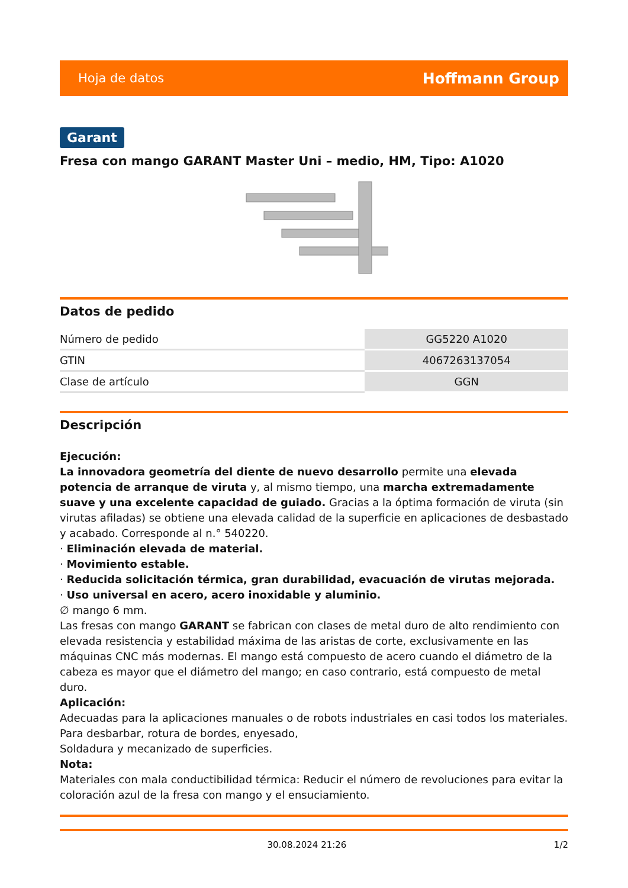Hoja de datos Hoffmann Group
Garant
Fresa con mango GARANT Master Uni – medio, HM, Tipo: A1020
Datos de pedido
| Número de pedido | GG5220 A1020 |
| GTIN | 4067263137054 |
| Clase de artículo | GGN |
Descripción
Ejecución:
La innovadora geometría del diente de nuevo desarrollo permite una elevada potencia de arranque de viruta y, al mismo tiempo, una marcha extremadamente suave y una excelente capacidad de guiado. Gracias a la óptima formación de viruta (sin virutas afiladas) se obtiene una elevada calidad de la superficie en aplicaciones de desbastado y acabado. Corresponde al n.° 540220.
· Eliminación elevada de material.
· Movimiento estable.
· Reducida solicitación térmica, gran durabilidad, evacuación de virutas mejorada.
· Uso universal en acero, acero inoxidable y aluminio.
∅ mango 6 mm.
Las fresas con mango GARANT se fabrican con clases de metal duro de alto rendimiento con elevada resistencia y estabilidad máxima de las aristas de corte, exclusivamente en las máquinas CNC más modernas. El mango está compuesto de acero cuando el diámetro de la cabeza es mayor que el diámetro del mango; en caso contrario, está compuesto de metal duro.
Aplicación:
Adecuadas para la aplicaciones manuales o de robots industriales en casi todos los materiales.
Para desbarbar, rotura de bordes, enyesado,
Soldadura y mecanizado de superficies.
Nota:
Materiales con mala conductibilidad térmica: Reducir el número de revoluciones para evitar la coloración azul de la fresa con mango y el ensuciamiento.
30.08.2024 21:26 1/2